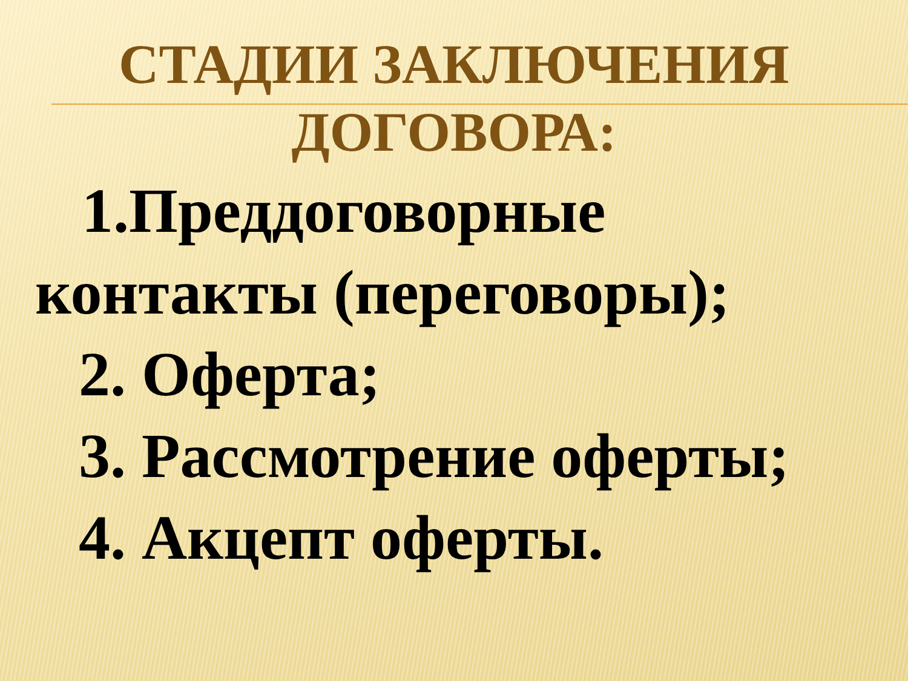СТАДИИ ЗАКЛЮЧЕНИЯ ДОГОВОРА:
1.Преддоговорные
контакты (переговоры);
2. Оферта;
3. Рассмотрение оферты;
4. Акцепт оферты.